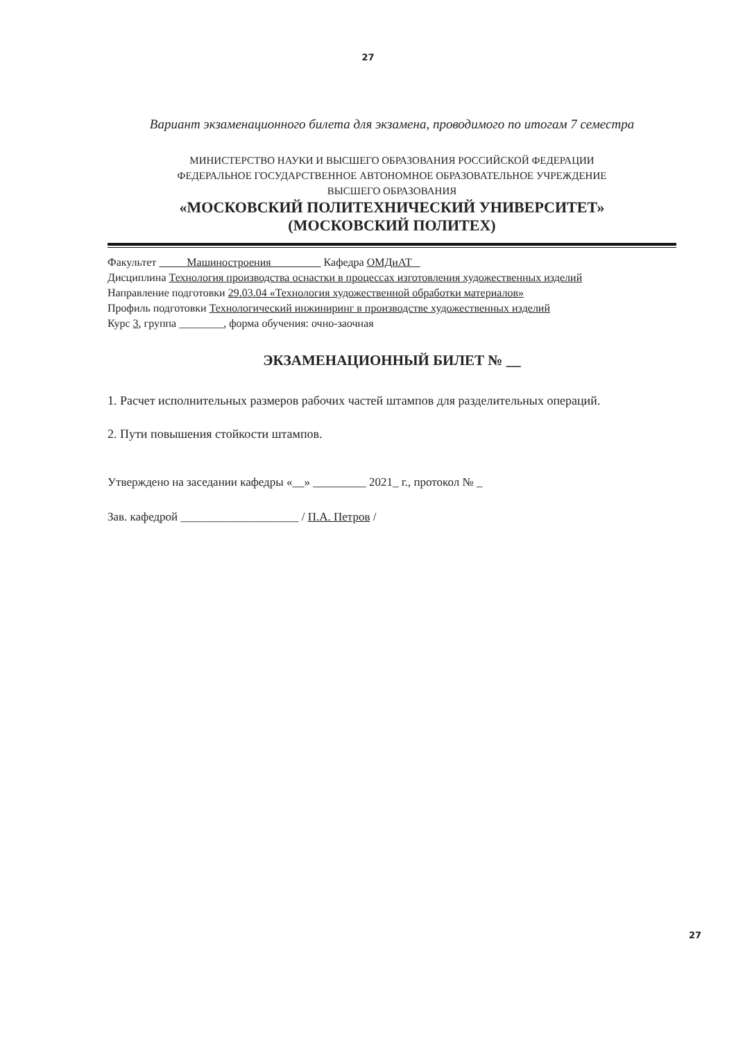27
Вариант экзаменационного билета для экзамена, проводимого по итогам 7 семестра
МИНИСТЕРСТВО НАУКИ И ВЫСШЕГО ОБРАЗОВАНИЯ РОССИЙСКОЙ ФЕДЕРАЦИИ
ФЕДЕРАЛЬНОЕ ГОСУДАРСТВЕННОЕ АВТОНОМНОЕ ОБРАЗОВАТЕЛЬНОЕ УЧРЕЖДЕНИЕ
ВЫСШЕГО ОБРАЗОВАНИЯ
«МОСКОВСКИЙ ПОЛИТЕХНИЧЕСКИЙ УНИВЕРСИТЕТ»
(МОСКОВСКИЙ ПОЛИТЕХ)
Факультет Машиностроения Кафедра ОМДиАТ
Дисциплина Технология производства оснастки в процессах изготовления художественных изделий
Направление подготовки 29.03.04 «Технология художественной обработки материалов»
Профиль подготовки Технологический инжиниринг в производстве художественных изделий
Курс 3, группа ________, форма обучения: очно-заочная
ЭКЗАМЕНАЦИОННЫЙ БИЛЕТ № __
1. Расчет исполнительных размеров рабочих частей штампов для разделительных операций.
2. Пути повышения стойкости штампов.
Утверждено на заседании кафедры «__» _________ 2021_ г., протокол № _
Зав. кафедрой ____________________ / П.А. Петров /
27